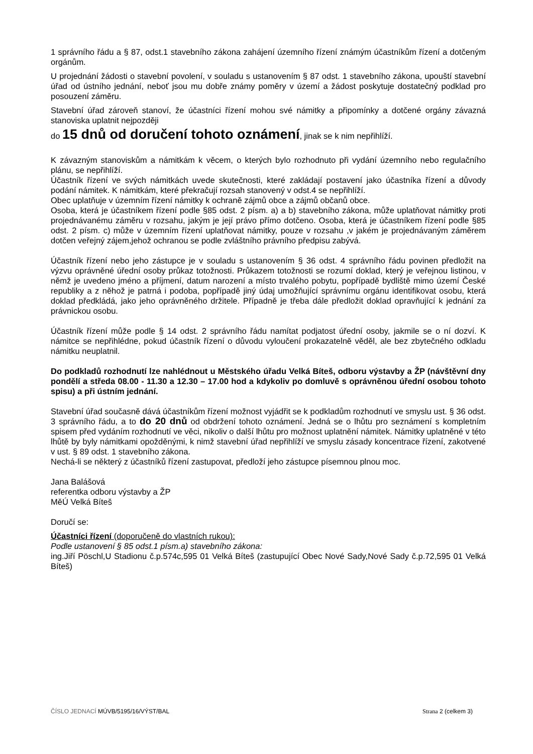1 správního řádu a § 87, odst.1 stavebního zákona zahájení územního řízení známým účastníkům řízení a dotčeným orgánům.
U projednání žádosti o stavební povolení, v souladu s ustanovením § 87 odst. 1 stavebního zákona, upouští stavební úřad od ústního jednání, neboť jsou mu dobře známy poměry v území a žádost poskytuje dostatečný podklad pro posouzení záměru.
Stavební úřad zároveň stanoví, že účastníci řízení mohou své námitky a připomínky a dotčené orgány závazná stanoviska uplatnit nejpozději
do 15 dnů od doručení tohoto oznámení, jinak se k nim nepřihlíží.
K závazným stanoviskům a námitkám k věcem, o kterých bylo rozhodnuto při vydání územního nebo regulačního plánu, se nepřihlíží.
Účastník řízení ve svých námitkách uvede skutečnosti, které zakládají postavení jako účastníka řízení a důvody podání námitek. K námitkám, které překračují rozsah stanovený v odst.4 se nepřihlíží.
Obec uplatňuje v územním řízení námitky k ochraně zájmů obce a zájmů občanů obce.
Osoba, která je účastníkem řízení podle §85 odst. 2 písm. a) a b) stavebního zákona, může uplatňovat námitky proti projednávanému záměru v rozsahu, jakým je její právo přímo dotčeno. Osoba, která je účastníkem řízení podle §85 odst. 2 písm. c) může v územním řízení uplatňovat námitky, pouze v rozsahu ,v jakém je projednávaným záměrem dotčen veřejný zájem,jehož ochranou se podle zvláštního právního předpisu zabývá.
Účastník řízení nebo jeho zástupce je v souladu s ustanovením § 36 odst. 4 správního řádu povinen předložit na výzvu oprávněné úřední osoby průkaz totožnosti. Průkazem totožnosti se rozumí doklad, který je veřejnou listinou, v němž je uvedeno jméno a příjmení, datum narození a místo trvalého pobytu, popřípadě bydliště mimo území České republiky a z něhož je patrná i podoba, popřípadě jiný údaj umožňující správnímu orgánu identifikovat osobu, která doklad předkládá, jako jeho oprávněného držitele. Případně je třeba dále předložit doklad opravňující k jednání za právnickou osobu.
Účastník řízení může podle § 14 odst. 2 správního řádu namítat podjatost úřední osoby, jakmile se o ní dozví. K námitce se nepřihlédne, pokud účastník řízení o důvodu vyloučení prokazatelně věděl, ale bez zbytečného odkladu námitku neuplatnil.
Do podkladů rozhodnutí lze nahlédnout u Městského úřadu Velká Bíteš, odboru výstavby a ŽP (návštěvní dny pondělí a středa 08.00 - 11.30 a 12.30 – 17.00 hod a kdykoliv po domluvě s oprávněnou úřední osobou tohoto spisu) a při ústním jednání.
Stavební úřad současně dává účastníkům řízení možnost vyjádřit se k podkladům rozhodnutí ve smyslu ust. § 36 odst. 3 správního řádu, a to do 20 dnů od obdržení tohoto oznámení. Jedná se o lhůtu pro seznámení s kompletním spisem před vydáním rozhodnutí ve věci, nikoliv o další lhůtu pro možnost uplatnění námitek. Námitky uplatněné v této lhůtě by byly námitkami opožděnými, k nimž stavební úřad nepřihlíží ve smyslu zásady koncentrace řízení, zakotvené v ust. § 89 odst. 1 stavebního zákona.
Nechá-li se některý z účastníků řízení zastupovat, předloží jeho zástupce písemnou plnou moc.
Jana Balášová
referentka odboru výstavby a ŽP
MěÚ Velká Bíteš
Doručí se:
Účastníci řízení (doporučeně do vlastních rukou):
Podle ustanovení § 85 odst.1 písm.a) stavebního zákona:
ing.Jiří Pöschl,U Stadionu č.p.574c,595 01 Velká Bíteš (zastupující Obec Nové Sady,Nové Sady č.p.72,595 01 Velká Bíteš)
ČÍSLO JEDNACÍ MÚVB/5195/16/VÝST/BAL Strana 2 (celkem 3)